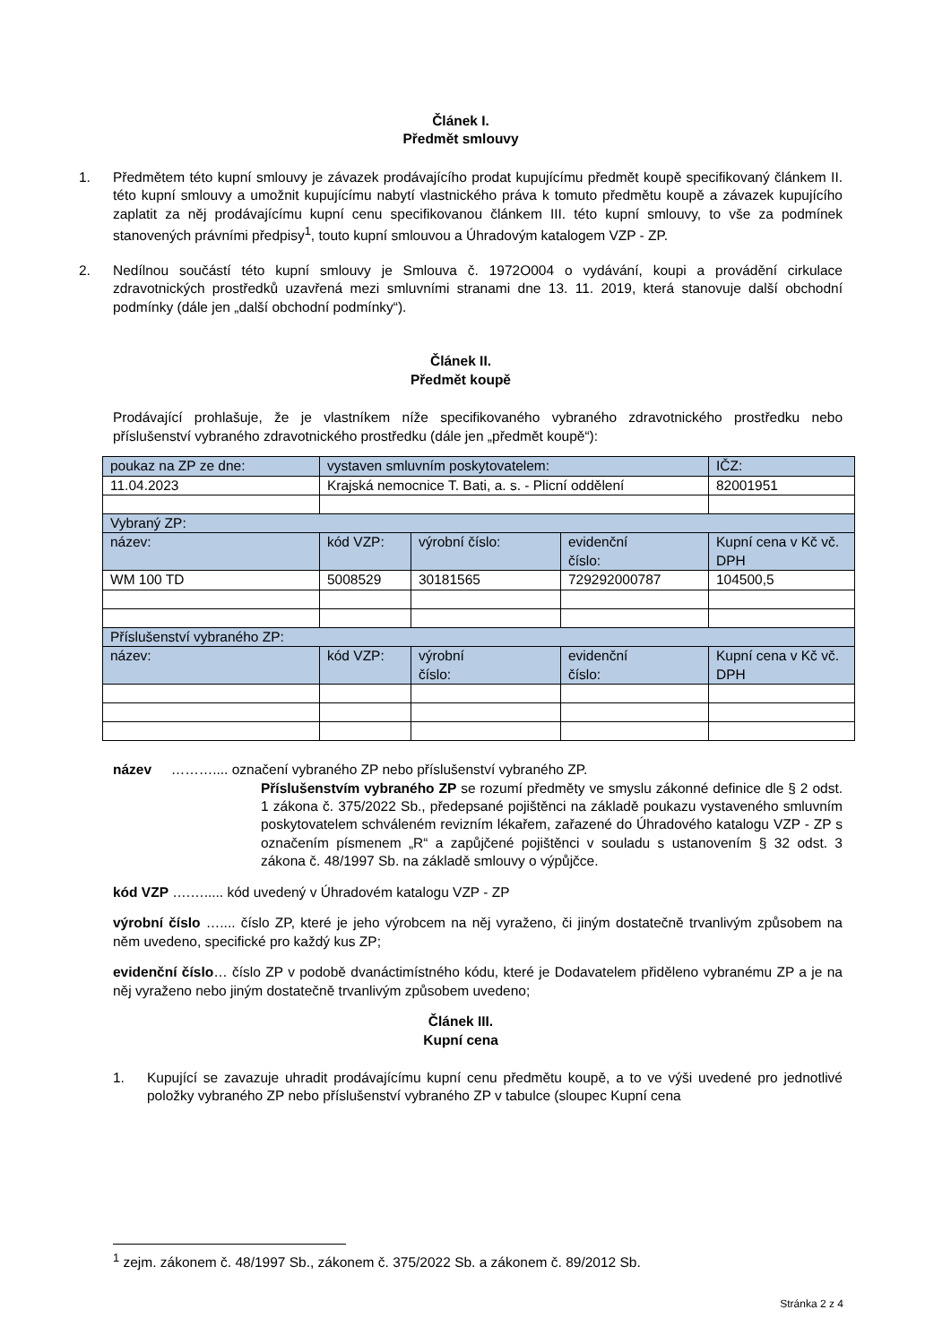Článek I.
Předmět smlouvy
1. Předmětem této kupní smlouvy je závazek prodávajícího prodat kupujícímu předmět koupě specifikovaný článkem II. této kupní smlouvy a umožnit kupujícímu nabytí vlastnického práva k tomuto předmětu koupě a závazek kupujícího zaplatit za něj prodávajícímu kupní cenu specifikovanou článkem III. této kupní smlouvy, to vše za podmínek stanovených právními předpisy<sup>1</sup>, touto kupní smlouvou a Úhradovým katalogem VZP - ZP.
2. Nedílnou součástí této kupní smlouvy je Smlouva č. 1972O004 o vydávání, koupi a provádění cirkulace zdravotnických prostředků uzavřená mezi smluvními stranami dne 13. 11. 2019, která stanovuje další obchodní podmínky (dále jen „další obchodní podmínky“).
Článek II.
Předmět koupě
Prodávající prohlašuje, že je vlastníkem níže specifikovaného vybraného zdravotnického prostředku nebo příslušenství vybraného zdravotnického prostředku (dále jen „předmět koupě“):
| poukaz na ZP ze dne: | vystaven smluvním poskytovatelem: | | | IČZ: |
| 11.04.2023 | Krajská nemocnice T. Bati, a. s. - Plicní oddělení | | | 82001951 |
| Vybraný ZP: | | | | |
| název: | kód VZP: | výrobní číslo: | evidenční číslo: | Kupní cena v Kč vč. DPH |
| WM 100 TD | 5008529 | 30181565 | 729292000787 | 104500,5 |
| Příslušenství vybraného ZP: | | | | |
| název: | kód VZP: | výrobní číslo: | evidenční číslo: | Kupní cena v Kč vč. DPH |
název ……….... označení vybraného ZP nebo příslušenství vybraného ZP.
Příslušenstvím vybraného ZP se rozumí předměty ve smyslu zákonné definice dle § 2 odst. 1 zákona č. 375/2022 Sb., předepsané pojištěnci na základě poukazu vystaveného smluvním poskytovatelem schváleném revizním lékařem, zařazené do Úhradového katalogu VZP - ZP s označením písmenem „R“ a zapůjčené pojištěnci v souladu s ustanovením § 32 odst. 3 zákona č. 48/1997 Sb. na základě smlouvy o výpůjčce.
kód VZP ….…..... kód uvedený v Úhradovém katalogu VZP - ZP
výrobní číslo ….... číslo ZP, které je jeho výrobcem na něj vyraženo, či jiným dostatečně trvanlivým způsobem na něm uvedeno, specifické pro každý kus ZP;
evidenční číslo… číslo ZP v podobě dvanáctimístného kódu, které je Dodavatelem přiděleno vybranému ZP a je na něj vyraženo nebo jiným dostatečně trvanlivým způsobem uvedeno;
Článek III.
Kupní cena
1. Kupující se zavazuje uhradit prodávajícímu kupní cenu předmětu koupě, a to ve výši uvedené pro jednotlivé položky vybraného ZP nebo příslušenství vybraného ZP v tabulce (sloupec Kupní cena
<sup>1</sup> zejm. zákonem č. 48/1997 Sb., zákonem č. 375/2022 Sb. a zákonem č. 89/2012 Sb.
Stránka 2 z 4